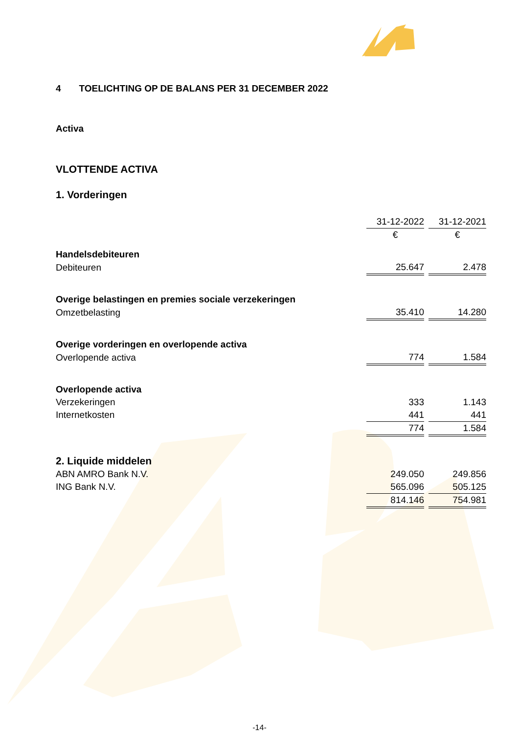4 TOELICHTING OP DE BALANS PER 31 DECEMBER 2022
Activa
VLOTTENDE ACTIVA
1. Vorderingen
| | 31-12-2022 | | 31-12-2021 |
| | € | | € |
| Handelsdebiteuren | | | |
| Debiteuren | 25.647 | | 2.478 |
| Overige belastingen en premies sociale verzekeringen | | | |
| Omzetbelasting | 35.410 | | 14.280 |
| Overige vorderingen en overlopende activa | | | |
| Overlopende activa | 774 | | 1.584 |
| Overlopende activa | | | |
| Verzekeringen | 333 | | 1.143 |
| Internetkosten | 441 | | 441 |
| | 774 | | 1.584 |
| 2. Liquide middelen | | | |
| ABN AMRO Bank N.V. | 249.050 | | 249.856 |
| ING Bank N.V. | 565.096 | | 505.125 |
| | 814.146 | | 754.981 |
-14-